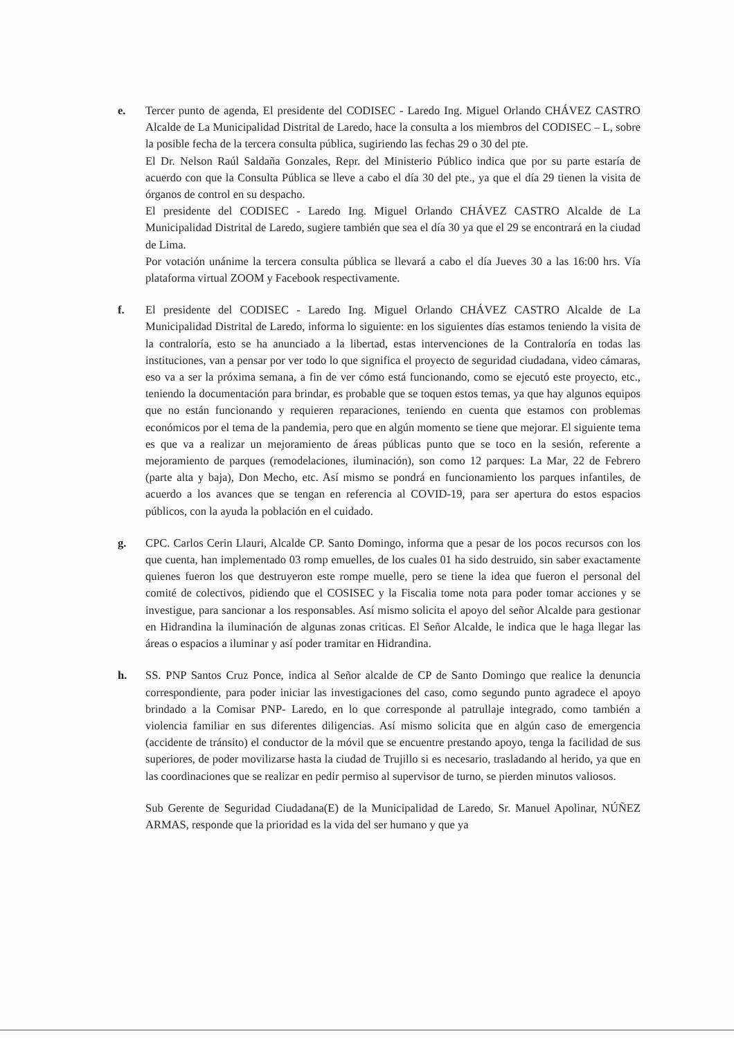e. Tercer punto de agenda, El presidente del CODISEC - Laredo Ing. Miguel Orlando CHÁVEZ CASTRO Alcalde de La Municipalidad Distrital de Laredo, hace la consulta a los miembros del CODISEC – L, sobre la posible fecha de la tercera consulta pública, sugiriendo las fechas 29 o 30 del pte.
El Dr. Nelson Raúl Saldaña Gonzales, Repr. del Ministerio Público indica que por su parte estaría de acuerdo con que la Consulta Pública se lleve a cabo el día 30 del pte., ya que el día 29 tienen la visita de órganos de control en su despacho.
El presidente del CODISEC - Laredo Ing. Miguel Orlando CHÁVEZ CASTRO Alcalde de La Municipalidad Distrital de Laredo, sugiere también que sea el día 30 ya que el 29 se encontrará en la ciudad de Lima.
Por votación unánime la tercera consulta pública se llevará a cabo el día Jueves 30 a las 16:00 hrs. Vía plataforma virtual ZOOM y Facebook respectivamente.
f. El presidente del CODISEC - Laredo Ing. Miguel Orlando CHÁVEZ CASTRO Alcalde de La Municipalidad Distrital de Laredo, informa lo siguiente: en los siguientes días estamos teniendo la visita de la contraloría, esto se ha anunciado a la libertad, estas intervenciones de la Contraloría en todas las instituciones, van a pensar por ver todo lo que significa el proyecto de seguridad ciudadana, video cámaras, eso va a ser la próxima semana, a fin de ver cómo está funcionando, como se ejecutó este proyecto, etc., teniendo la documentación para brindar, es probable que se toquen estos temas, ya que hay algunos equipos que no están funcionando y requieren reparaciones, teniendo en cuenta que estamos con problemas económicos por el tema de la pandemia, pero que en algún momento se tiene que mejorar. El siguiente tema es que va a realizar un mejoramiento de áreas públicas punto que se toco en la sesión, referente a mejoramiento de parques (remodelaciones, iluminación), son como 12 parques: La Mar, 22 de Febrero (parte alta y baja), Don Mecho, etc. Así mismo se pondrá en funcionamiento los parques infantiles, de acuerdo a los avances que se tengan en referencia al COVID-19, para ser apertura do estos espacios públicos, con la ayuda la población en el cuidado.
g. CPC. Carlos Cerin Llauri, Alcalde CP. Santo Domingo, informa que a pesar de los pocos recursos con los que cuenta, han implementado 03 romp emuelles, de los cuales 01 ha sido destruido, sin saber exactamente quienes fueron los que destruyeron este rompe muelle, pero se tiene la idea que fueron el personal del comité de colectivos, pidiendo que el COSISEC y la Fiscalia tome nota para poder tomar acciones y se investigue, para sancionar a los responsables. Así mismo solicita el apoyo del señor Alcalde para gestionar en Hidrandina la iluminación de algunas zonas criticas. El Señor Alcalde, le indica que le haga llegar las áreas o espacios a iluminar y así poder tramitar en Hidrandina.
h. SS. PNP Santos Cruz Ponce, indica al Señor alcalde de CP de Santo Domingo que realice la denuncia correspondiente, para poder iniciar las investigaciones del caso, como segundo punto agradece el apoyo brindado a la Comisar PNP- Laredo, en lo que corresponde al patrullaje integrado, como también a violencia familiar en sus diferentes diligencias. Así mismo solicita que en algún caso de emergencia (accidente de tránsito) el conductor de la móvil que se encuentre prestando apoyo, tenga la facilidad de sus superiores, de poder movilizarse hasta la ciudad de Trujillo si es necesario, trasladando al herido, ya que en las coordinaciones que se realizar en pedir permiso al supervisor de turno, se pierden minutos valiosos.
Sub Gerente de Seguridad Ciudadana(E) de la Municipalidad de Laredo, Sr. Manuel Apolinar, NÚÑEZ ARMAS, responde que la prioridad es la vida del ser humano y que ya